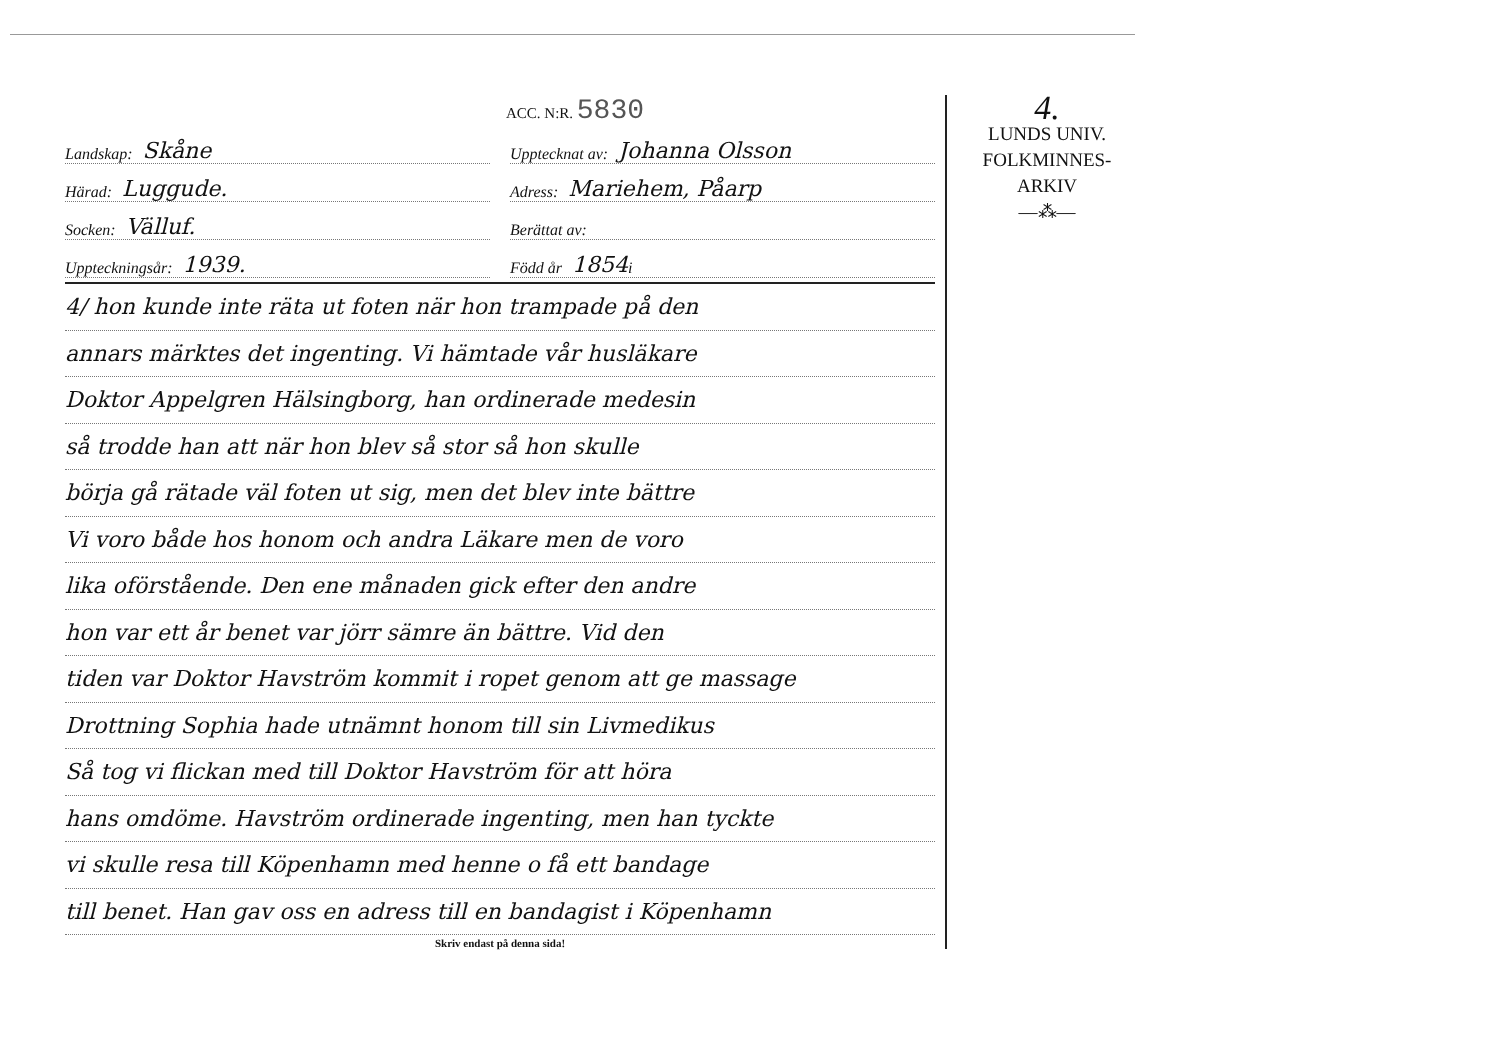ACC. N:R. 5830
Landskap: Skåne
Härad: Luggude.
Socken: Välluf.
Uppteckningsår: 1939.
Upptecknat av: Johanna Olsson
Adress: Mariehem, Påarp
Berättat av:
Född år 1854 i
4/ hon kunde inte räta ut foten när hon trampade på den
annars märktes det ingenting. Vi hämtade vår husläkare
Doktor Appelgren Hälsingborg, han ordinerade medesin
så trodde han att när hon blev så stor så hon skulle
börja gå rätade väl foten ut sig, men det blev inte bättre
Vi voro både hos honom och andra Läkare men de voro
lika oförstående. Den ene månaden gick efter den andre
hon var ett år benet var jörr sämre än bättre. Vid den
tiden var Doktor Havström kommit i ropet genom att ge massage
Drottning Sophia hade utnämnt honom till sin Livmedikus
Så tog vi flickan med till Doktor Havström för att höra
hans omdöme. Havström ordinerade ingenting, men han tyckte
vi skulle resa till Köpenhamn med henne o få ett bandage
till benet. Han gav oss en adress till en bandagist i Köpenhamn
Skriv endast på denna sida!
4.
LUNDS UNIV.
FOLKMINNES-
ARKIV
—⁂—